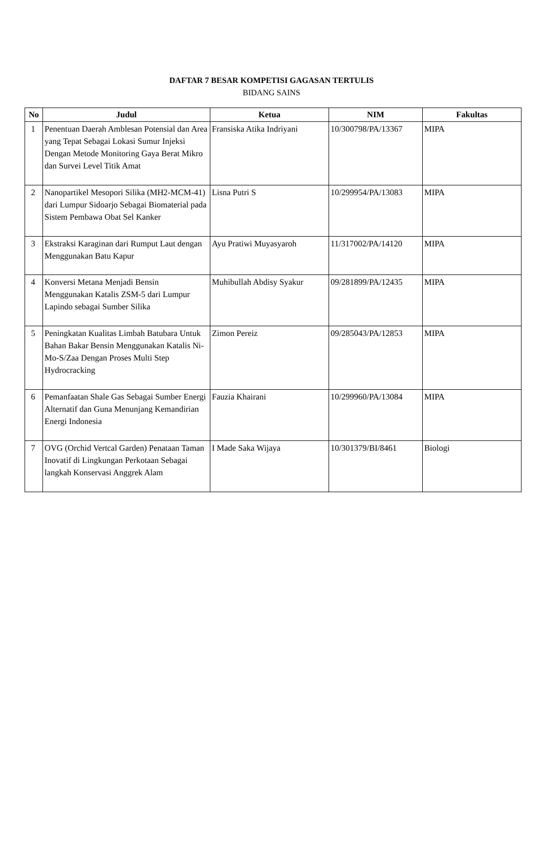DAFTAR 7 BESAR KOMPETISI GAGASAN TERTULIS
BIDANG SAINS
| No | Judul | Ketua | NIM | Fakultas |
| --- | --- | --- | --- | --- |
| 1 | Penentuan Daerah Amblesan Potensial dan Area yang Tepat Sebagai Lokasi Sumur Injeksi Dengan Metode Monitoring Gaya Berat Mikro dan Survei Level Titik Amat | Fransiska Atika Indriyani | 10/300798/PA/13367 | MIPA |
| 2 | Nanopartikel Mesopori Silika (MH2-MCM-41) dari Lumpur Sidoarjo Sebagai Biomaterial pada Sistem Pembawa Obat Sel Kanker | Lisna Putri S | 10/299954/PA/13083 | MIPA |
| 3 | Ekstraksi Karaginan dari Rumput Laut dengan Menggunakan Batu Kapur | Ayu Pratiwi Muyasyaroh | 11/317002/PA/14120 | MIPA |
| 4 | Konversi Metana Menjadi Bensin Menggunakan Katalis ZSM-5 dari Lumpur Lapindo sebagai Sumber Silika | Muhibullah Abdisy Syakur | 09/281899/PA/12435 | MIPA |
| 5 | Peningkatan Kualitas Limbah Batubara Untuk Bahan Bakar Bensin Menggunakan Katalis Ni-Mo-S/Zaa Dengan Proses Multi Step Hydrocracking | Zimon Pereiz | 09/285043/PA/12853 | MIPA |
| 6 | Pemanfaatan Shale Gas Sebagai Sumber Energi Alternatif dan Guna Menunjang Kemandirian Energi Indonesia | Fauzia Khairani | 10/299960/PA/13084 | MIPA |
| 7 | OVG (Orchid Vertcal Garden) Penataan Taman Inovatif di Lingkungan Perkotaan Sebagai langkah Konservasi Anggrek Alam | I Made Saka Wijaya | 10/301379/BI/8461 | Biologi |